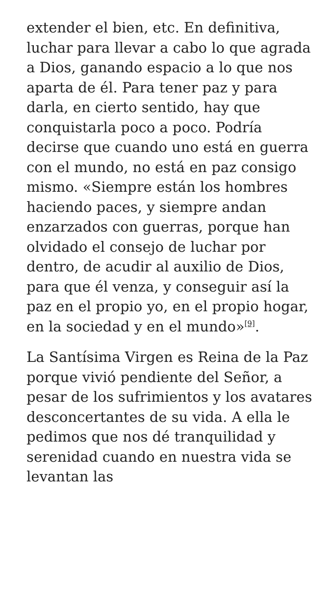extender el bien, etc. En definitiva, luchar para llevar a cabo lo que agrada a Dios, ganando espacio a lo que nos aparta de él. Para tener paz y para darla, en cierto sentido, hay que conquistarla poco a poco. Podría decirse que cuando uno está en guerra con el mundo, no está en paz consigo mismo. «Siempre están los hombres haciendo paces, y siempre andan enzarzados con guerras, porque han olvidado el consejo de luchar por dentro, de acudir al auxilio de Dios, para que él venza, y conseguir así la paz en el propio yo, en el propio hogar, en la sociedad y en el mundo»<sup>[9]</sup>.
La Santísima Virgen es Reina de la Paz porque vivió pendiente del Señor, a pesar de los sufrimientos y los avatares desconcertantes de su vida. A ella le pedimos que nos dé tranquilidad y serenidad cuando en nuestra vida se levantan las